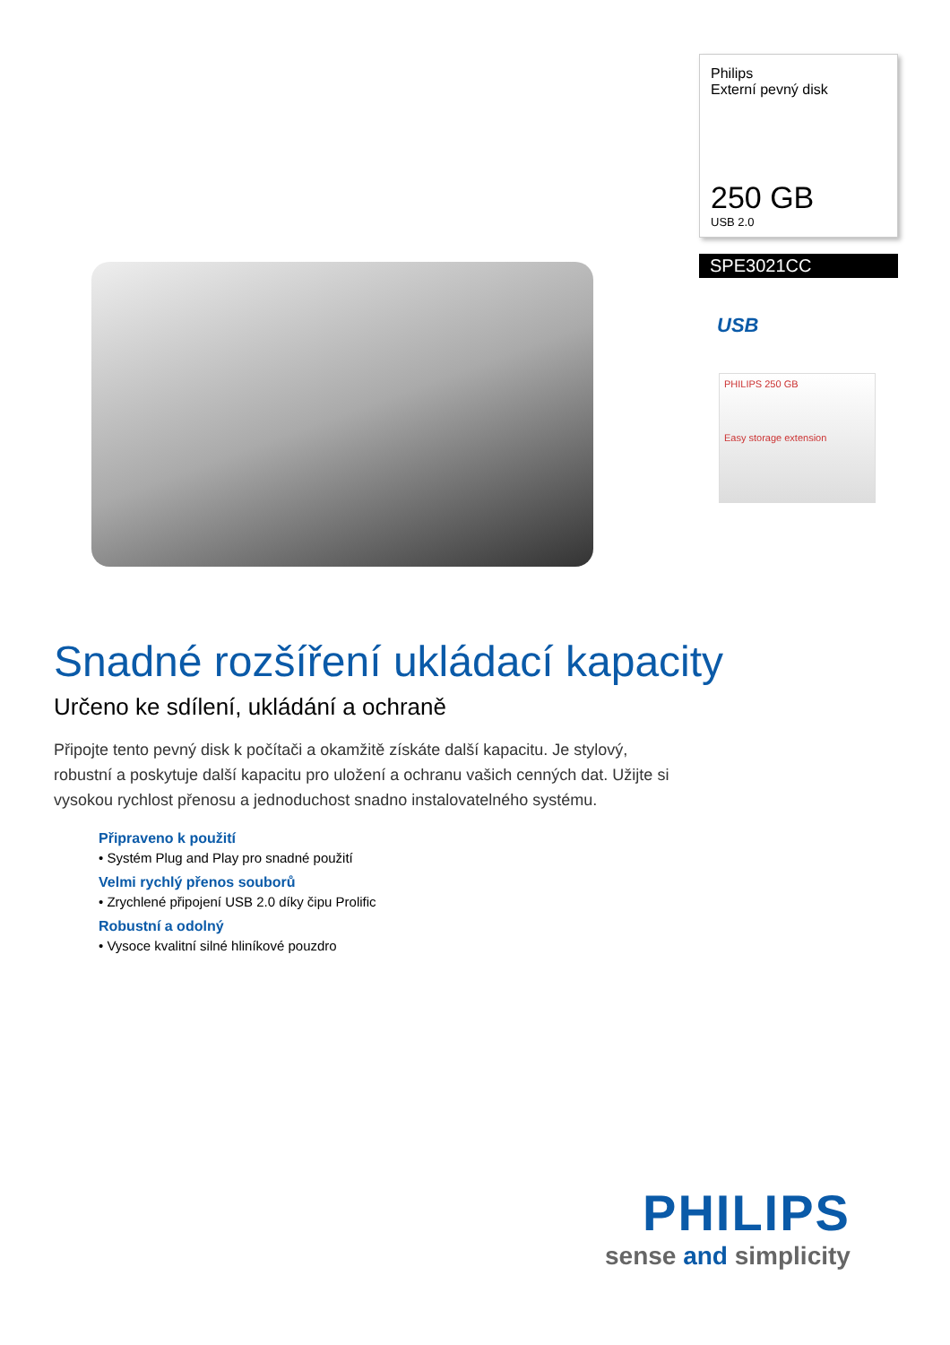Philips
Externí pevný disk
250 GB
USB 2.0
SPE3021CC
USB
PHILIPS 250 GB
Easy storage extension
Snadné rozšíření ukládací kapacity
Určeno ke sdílení, ukládání a ochraně
Připojte tento pevný disk k počítači a okamžitě získáte další kapacitu. Je stylový, robustní a poskytuje další kapacitu pro uložení a ochranu vašich cenných dat. Užijte si vysokou rychlost přenosu a jednoduchost snadno instalovatelného systému.
Připraveno k použití
• Systém Plug and Play pro snadné použití
Velmi rychlý přenos souborů
• Zrychlené připojení USB 2.0 díky čipu Prolific
Robustní a odolný
• Vysoce kvalitní silné hliníkové pouzdro
PHILIPS
sense and simplicity